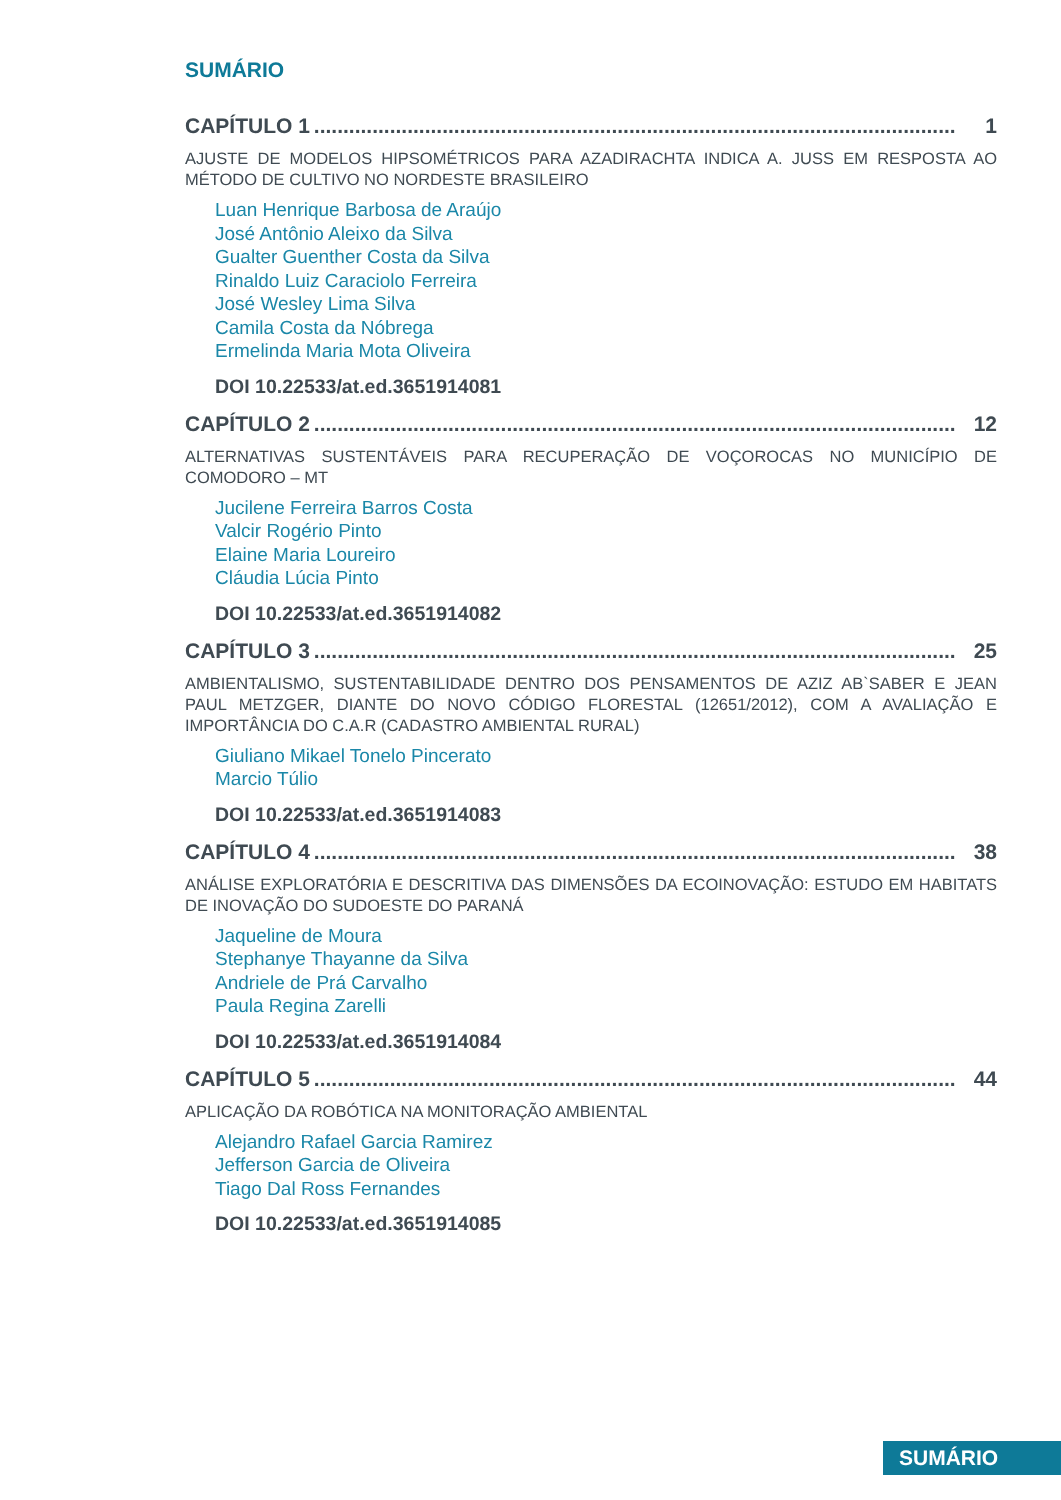SUMÁRIO
CAPÍTULO 1.............................................................................................................. 1
AJUSTE DE MODELOS HIPSOMÉTRICOS PARA AZADIRACHTA INDICA A. JUSS EM RESPOSTA AO MÉTODO DE CULTIVO NO NORDESTE BRASILEIRO
Luan Henrique Barbosa de Araújo
José Antônio Aleixo da Silva
Gualter Guenther Costa da Silva
Rinaldo Luiz Caraciolo Ferreira
José Wesley Lima Silva
Camila Costa da Nóbrega
Ermelinda Maria Mota Oliveira
DOI 10.22533/at.ed.3651914081
CAPÍTULO 2.............................................................................................................. 12
ALTERNATIVAS SUSTENTÁVEIS PARA RECUPERAÇÃO DE VOÇOROCAS NO MUNICÍPIO DE COMODORO – MT
Jucilene Ferreira Barros Costa
Valcir Rogério Pinto
Elaine Maria Loureiro
Cláudia Lúcia Pinto
DOI 10.22533/at.ed.3651914082
CAPÍTULO 3.............................................................................................................. 25
AMBIENTALISMO, SUSTENTABILIDADE DENTRO DOS PENSAMENTOS DE AZIZ AB`SABER E JEAN PAUL METZGER, DIANTE DO NOVO CÓDIGO FLORESTAL (12651/2012), COM A AVALIAÇÃO E IMPORTÂNCIA DO C.A.R (CADASTRO AMBIENTAL RURAL)
Giuliano Mikael Tonelo Pincerato
Marcio Túlio
DOI 10.22533/at.ed.3651914083
CAPÍTULO 4.............................................................................................................. 38
ANÁLISE EXPLORATÓRIA E DESCRITIVA DAS DIMENSÕES DA ECOINOVAÇÃO: ESTUDO EM HABITATS DE INOVAÇÃO DO SUDOESTE DO PARANÁ
Jaqueline de Moura
Stephanye Thayanne da Silva
Andriele de Prá Carvalho
Paula Regina Zarelli
DOI 10.22533/at.ed.3651914084
CAPÍTULO 5.............................................................................................................. 44
APLICAÇÃO DA ROBÓTICA NA MONITORAÇÃO AMBIENTAL
Alejandro Rafael Garcia Ramirez
Jefferson Garcia de Oliveira
Tiago Dal Ross Fernandes
DOI 10.22533/at.ed.3651914085
SUMÁRIO